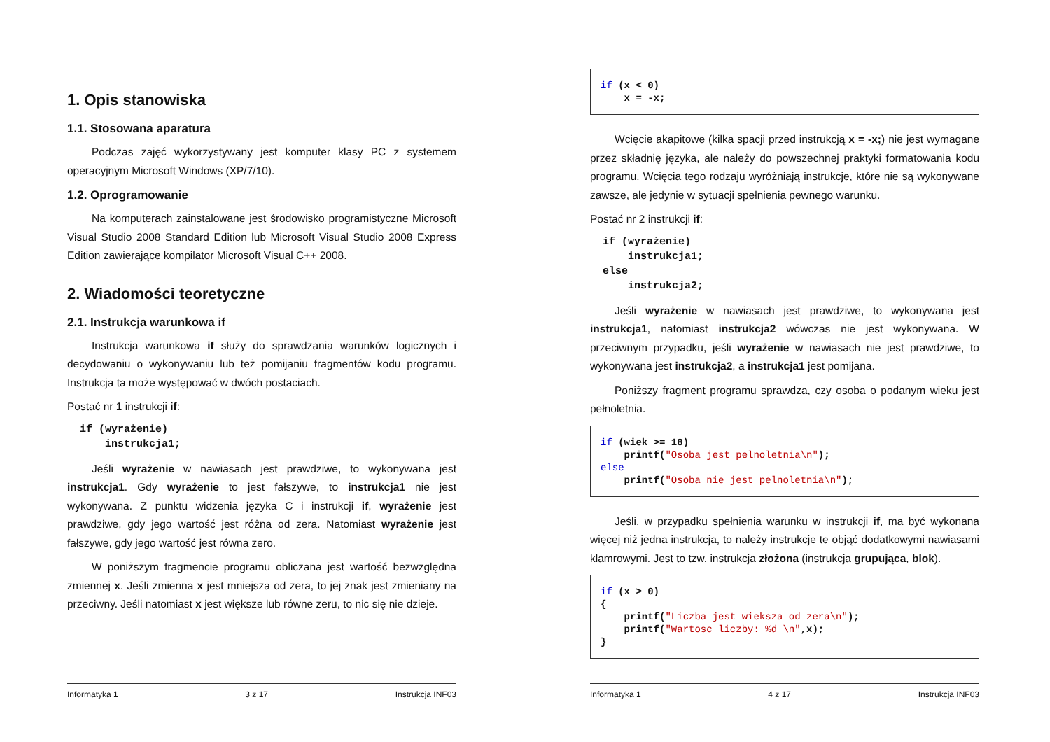1. Opis stanowiska
1.1. Stosowana aparatura
Podczas zajęć wykorzystywany jest komputer klasy PC z systemem operacyjnym Microsoft Windows (XP/7/10).
1.2. Oprogramowanie
Na komputerach zainstalowane jest środowisko programistyczne Microsoft Visual Studio 2008 Standard Edition lub Microsoft Visual Studio 2008 Express Edition zawierające kompilator Microsoft Visual C++ 2008.
2. Wiadomości teoretyczne
2.1. Instrukcja warunkowa if
Instrukcja warunkowa if służy do sprawdzania warunków logicznych i decydowaniu o wykonywaniu lub też pomijaniu fragmentów kodu programu. Instrukcja ta może występować w dwóch postaciach.
Postać nr 1 instrukcji if:
if (wyrażenie)
    instrukcja1;
Jeśli wyrażenie w nawiasach jest prawdziwe, to wykonywana jest instrukcja1. Gdy wyrażenie to jest fałszywe, to instrukcja1 nie jest wykonywana. Z punktu widzenia języka C i instrukcji if, wyrażenie jest prawdziwe, gdy jego wartość jest różna od zera. Natomiast wyrażenie jest fałszywe, gdy jego wartość jest równa zero.
W poniższym fragmencie programu obliczana jest wartość bezwzględna zmiennej x. Jeśli zmienna x jest mniejsza od zera, to jej znak jest zmieniany na przeciwny. Jeśli natomiast x jest większe lub równe zeru, to nic się nie dzieje.
Informatyka 1 3 z 17 Instrukcja INF03
if (x < 0)
    x = -x;
Wcięcie akapitowe (kilka spacji przed instrukcją x = -x;) nie jest wymagane przez składnię języka, ale należy do powszechnej praktyki formatowania kodu programu. Wcięcia tego rodzaju wyróżniają instrukcje, które nie są wykonywane zawsze, ale jedynie w sytuacji spełnienia pewnego warunku.
Postać nr 2 instrukcji if:
if (wyrażenie)
    instrukcja1;
else
    instrukcja2;
Jeśli wyrażenie w nawiasach jest prawdziwe, to wykonywana jest instrukcja1, natomiast instrukcja2 wówczas nie jest wykonywana. W przeciwnym przypadku, jeśli wyrażenie w nawiasach nie jest prawdziwe, to wykonywana jest instrukcja2, a instrukcja1 jest pomijana.
Poniższy fragment programu sprawdza, czy osoba o podanym wieku jest pełnoletnia.
if (wiek >= 18)
    printf("Osoba jest pelnoletnia\n");
else
    printf("Osoba nie jest pelnoletnia\n");
Jeśli, w przypadku spełnienia warunku w instrukcji if, ma być wykonana więcej niż jedna instrukcja, to należy instrukcje te objąć dodatkowymi nawiasami klamrowymi. Jest to tzw. instrukcja złożona (instrukcja grupująca, blok).
if (x > 0)
{
    printf("Liczba jest wieksza od zera\n");
    printf("Wartosc liczby: %d \n",x);
}
Informatyka 1 4 z 17 Instrukcja INF03